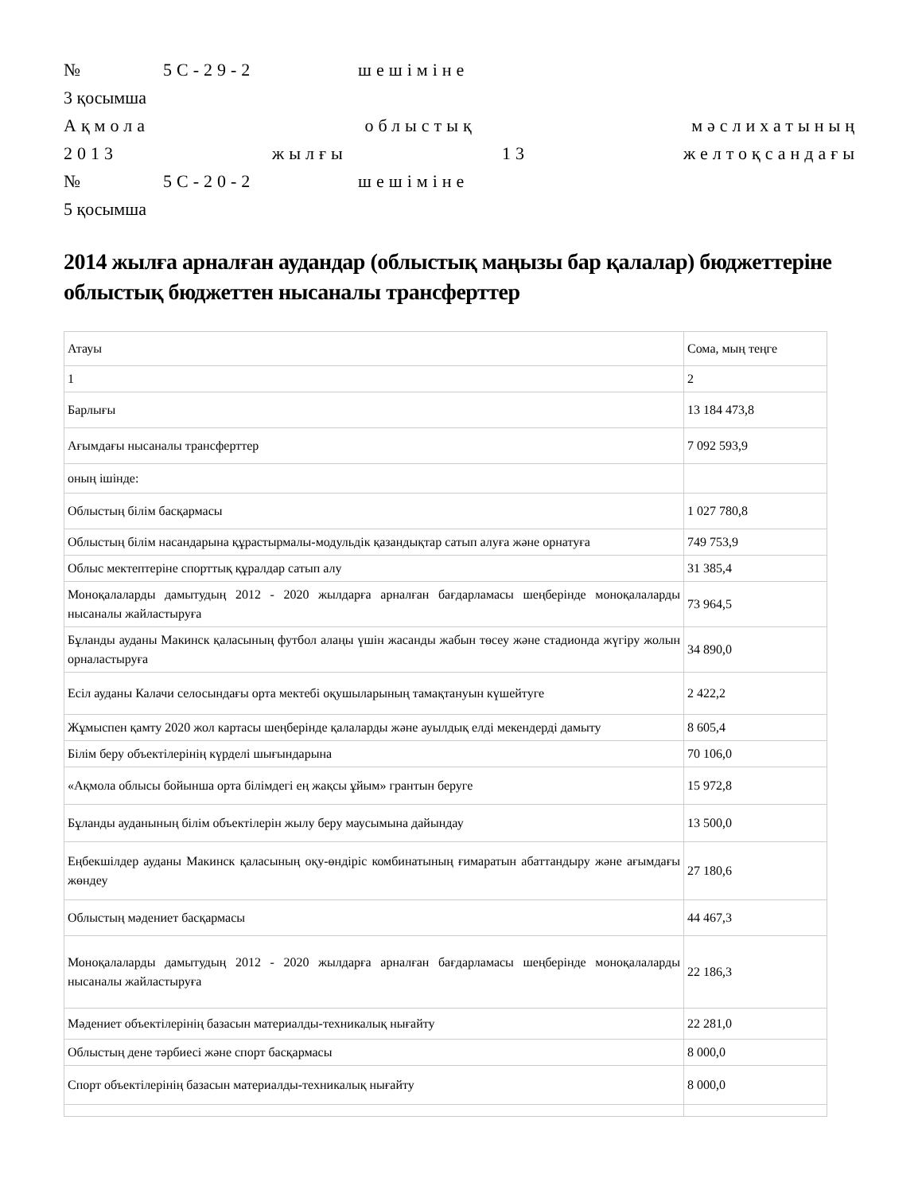№ 5С-29-2 шешіміне
3 қосымша
Ақмола облыстық мәслихатының
2013 жылғы 13 желтоқсандағы
№ 5С-20-2 шешіміне
5 қосымша
2014 жылға арналған аудандар (облыстық маңызы бар қалалар) бюджеттеріне облыстық бюджеттен нысаналы трансферттер
| Атауы | Сома, мың теңге |
| 1 | 2 |
| Барлығы | 13 184 473,8 |
| Ағымдағы нысаналы трансферттер | 7 092 593,9 |
| оның ішінде: | |
| Облыстың білім басқармасы | 1 027 780,8 |
| Облыстың білім насандарына құрастырмалы-модульдік қазандықтар сатып алуға және орнатуға | 749 753,9 |
| Облыс мектептеріне спорттық құралдар сатып алу | 31 385,4 |
| Моноқалаларды дамытудың 2012 - 2020 жылдарға арналған бағдарламасы шеңберінде моноқалаларды нысаналы жайластыруға | 73 964,5 |
| Бұланды ауданы Макинск қаласының футбол алаңы үшін жасанды жабын төсеу және стадионда жүгіру жолын орналастыруға | 34 890,0 |
| Есіл ауданы Калачи селосындағы орта мектебі оқушыларының тамақтануын күшейтуге | 2 422,2 |
| Жұмыспен қамту 2020 жол картасы шеңберінде қалаларды және ауылдық елді мекендерді дамыту | 8 605,4 |
| Білім беру объектілерінің күрделі шығындарына | 70 106,0 |
| «Ақмола облысы бойынша орта білімдегі ең жақсы ұйым» грантын беруге | 15 972,8 |
| Бұланды ауданының білім объектілерін жылу беру маусымына дайындау | 13 500,0 |
| Еңбекшілдер ауданы Макинск қаласының оқу-өндіріс комбинатының ғимаратын абаттандыру және ағымдағы жөндеу | 27 180,6 |
| Облыстың мәдениет басқармасы | 44 467,3 |
| Моноқалаларды дамытудың 2012 - 2020 жылдарға арналған бағдарламасы шеңберінде моноқалаларды нысаналы жайластыруға | 22 186,3 |
| Мәдениет объектілерінің базасын материалды-техникалық нығайту | 22 281,0 |
| Облыстың дене тәрбиесі және спорт басқармасы | 8 000,0 |
| Спорт объектілерінің базасын материалды-техникалық нығайту | 8 000,0 |